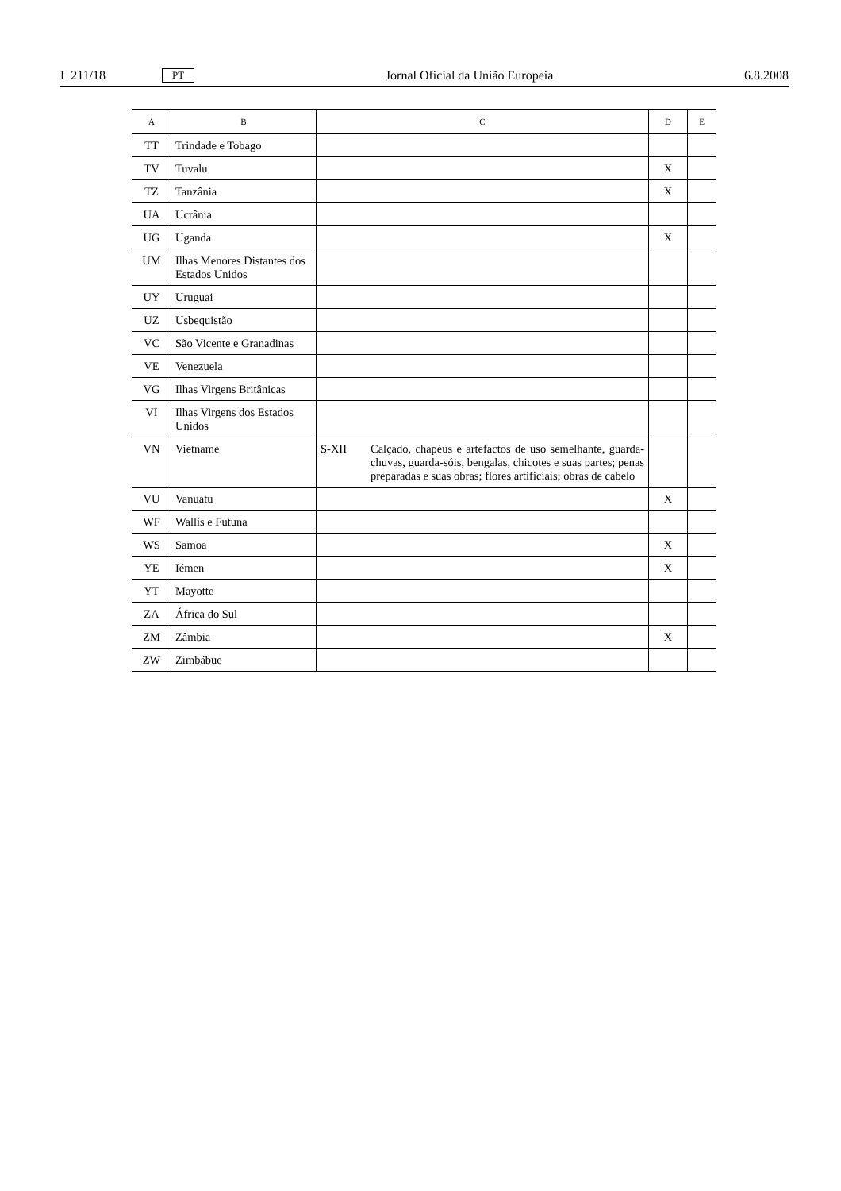L 211/18 PT Jornal Oficial da União Europeia 6.8.2008
| A | B | C | D | E |
| --- | --- | --- | --- | --- |
| TT | Trindade e Tobago | | | |
| TV | Tuvalu | | X | |
| TZ | Tanzânia | | X | |
| UA | Ucrânia | | | |
| UG | Uganda | | X | |
| UM | Ilhas Menores Distantes dos Estados Unidos | | | |
| UY | Uruguai | | | |
| UZ | Usbequistão | | | |
| VC | São Vicente e Granadinas | | | |
| VE | Venezuela | | | |
| VG | Ilhas Virgens Britânicas | | | |
| VI | Ilhas Virgens dos Estados Unidos | | | |
| VN | Vietname | S-XII Calçado, chapéus e artefactos de uso semelhante, guarda-chuvas, guarda-sóis, bengalas, chicotes e suas partes; penas preparadas e suas obras; flores artificiais; obras de cabelo | | |
| VU | Vanuatu | | X | |
| WF | Wallis e Futuna | | | |
| WS | Samoa | | X | |
| YE | Iémen | | X | |
| YT | Mayotte | | | |
| ZA | África do Sul | | | |
| ZM | Zâmbia | | X | |
| ZW | Zimbábue | | | |